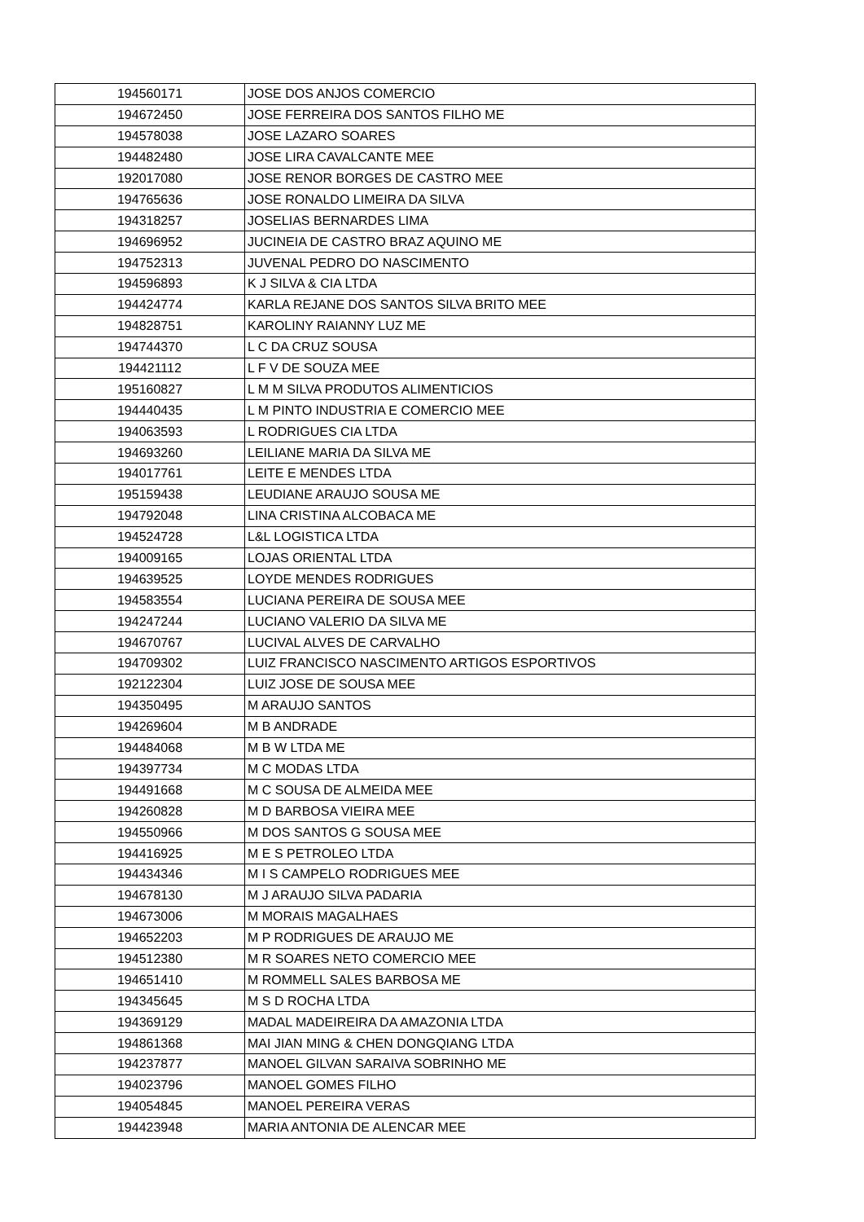| 194560171 | JOSE DOS ANJOS COMERCIO |
| 194672450 | JOSE FERREIRA DOS SANTOS FILHO ME |
| 194578038 | JOSE LAZARO SOARES |
| 194482480 | JOSE LIRA CAVALCANTE MEE |
| 192017080 | JOSE RENOR BORGES DE CASTRO MEE |
| 194765636 | JOSE RONALDO LIMEIRA DA SILVA |
| 194318257 | JOSELIAS BERNARDES LIMA |
| 194696952 | JUCINEIA DE CASTRO BRAZ AQUINO ME |
| 194752313 | JUVENAL PEDRO DO NASCIMENTO |
| 194596893 | K J SILVA & CIA LTDA |
| 194424774 | KARLA REJANE DOS SANTOS SILVA BRITO MEE |
| 194828751 | KAROLINY RAIANNY LUZ ME |
| 194744370 | L C DA CRUZ SOUSA |
| 194421112 | L F V DE SOUZA MEE |
| 195160827 | L M M SILVA PRODUTOS ALIMENTICIOS |
| 194440435 | L M PINTO INDUSTRIA E COMERCIO MEE |
| 194063593 | L RODRIGUES CIA LTDA |
| 194693260 | LEILIANE MARIA DA SILVA ME |
| 194017761 | LEITE E MENDES LTDA |
| 195159438 | LEUDIANE ARAUJO SOUSA ME |
| 194792048 | LINA CRISTINA ALCOBACA ME |
| 194524728 | L&L LOGISTICA LTDA |
| 194009165 | LOJAS ORIENTAL LTDA |
| 194639525 | LOYDE MENDES RODRIGUES |
| 194583554 | LUCIANA PEREIRA DE SOUSA MEE |
| 194247244 | LUCIANO VALERIO DA SILVA ME |
| 194670767 | LUCIVAL ALVES DE CARVALHO |
| 194709302 | LUIZ FRANCISCO NASCIMENTO ARTIGOS ESPORTIVOS |
| 192122304 | LUIZ JOSE DE SOUSA MEE |
| 194350495 | M ARAUJO SANTOS |
| 194269604 | M B ANDRADE |
| 194484068 | M B W LTDA ME |
| 194397734 | M C MODAS LTDA |
| 194491668 | M C SOUSA DE ALMEIDA MEE |
| 194260828 | M D BARBOSA VIEIRA MEE |
| 194550966 | M DOS SANTOS G SOUSA MEE |
| 194416925 | M E S PETROLEO LTDA |
| 194434346 | M I S CAMPELO RODRIGUES MEE |
| 194678130 | M J ARAUJO SILVA PADARIA |
| 194673006 | M MORAIS MAGALHAES |
| 194652203 | M P RODRIGUES DE ARAUJO ME |
| 194512380 | M R SOARES NETO COMERCIO MEE |
| 194651410 | M ROMMELL SALES BARBOSA ME |
| 194345645 | M S D ROCHA LTDA |
| 194369129 | MADAL MADEIREIRA DA AMAZONIA LTDA |
| 194861368 | MAI JIAN MING & CHEN DONGQIANG LTDA |
| 194237877 | MANOEL GILVAN SARAIVA SOBRINHO ME |
| 194023796 | MANOEL GOMES FILHO |
| 194054845 | MANOEL PEREIRA VERAS |
| 194423948 | MARIA ANTONIA DE ALENCAR MEE |